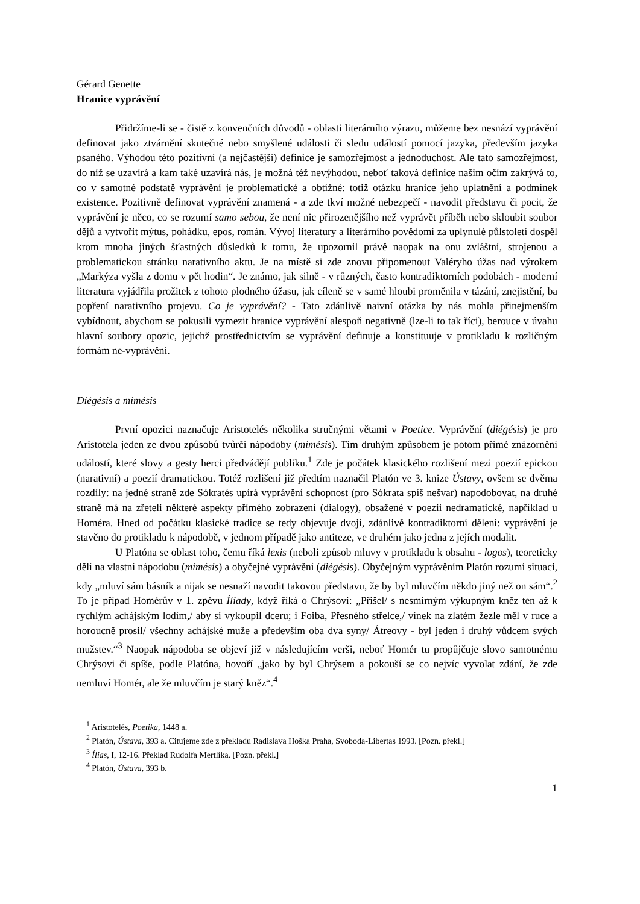Gérard Genette
Hranice vyprávění
Přidržíme-li se - čistě z konvenčních důvodů - oblasti literárního výrazu, můžeme bez nesnází vyprávění definovat jako ztvárnění skutečné nebo smyšlené události či sledu událostí pomocí jazyka, především jazyka psaného. Výhodou této pozitivní (a nejčastější) definice je samozřejmost a jednoduchost. Ale tato samozřejmost, do níž se uzavírá a kam také uzavírá nás, je možná též nevýhodou, neboť taková definice našim očím zakrývá to, co v samotné podstatě vyprávění je problematické a obtížné: totiž otázku hranice jeho uplatnění a podmínek existence. Pozitivně definovat vyprávění znamená - a zde tkví možné nebezpečí - navodit představu či pocit, že vyprávění je něco, co se rozumí samo sebou, že není nic přirozenějšího než vyprávět příběh nebo skloubit soubor dějů a vytvořit mýtus, pohádku, epos, román. Vývoj literatury a literárního povědomí za uplynulé půlstoletí dospěl krom mnoha jiných šťastných důsledků k tomu, že upozornil právě naopak na onu zvláštní, strojenou a problematickou stránku narativního aktu. Je na místě si zde znovu připomenout Valéryho úžas nad výrokem „Markýza vyšla z domu v pět hodin“. Je známo, jak silně - v různých, často kontradiktorních podobách - moderní literatura vyjádřila prožitek z tohoto plodného úžasu, jak cíleně se v samé hloubi proměnila v tázání, znejistění, ba popření narativního projevu. Co je vyprávění? - Tato zdánlivě naivní otázka by nás mohla přinejmenším vybídnout, abychom se pokusili vymezit hranice vyprávění alespoň negativně (lze-li to tak říci), berouce v úvahu hlavní soubory opozic, jejichž prostřednictvím se vyprávění definuje a konstituuje v protikladu k rozličným formám ne-vyprávění.
Diégésis a mímésis
První opozici naznačuje Aristotelés několika stručnými větami v Poetice. Vyprávění (diégésis) je pro Aristotela jeden ze dvou způsobů tvůrčí nápodoby (mímésis). Tím druhým způsobem je potom přímé znázornění událostí, které slovy a gesty herci předvádějí publiku.<sup>1</sup> Zde je počátek klasického rozlišení mezi poezií epickou (narativní) a poezií dramatickou. Totéž rozlišení již předtím naznačil Platón ve 3. knize Ústavy, ovšem se dvěma rozdíly: na jedné straně zde Sókratés upírá vyprávění schopnost (pro Sókrata spíš nešvar) napodobovat, na druhé straně má na zřeteli některé aspekty přímého zobrazení (dialogy), obsažené v poezii nedramatické, například u Homéra. Hned od počátku klasické tradice se tedy objevuje dvojí, zdánlivě kontradiktorní dělení: vyprávění je stavěno do protikladu k nápodobě, v jednom případě jako antiteze, ve druhém jako jedna z jejích modalit.
U Platóna se oblast toho, čemu říká lexis (neboli způsob mluvy v protikladu k obsahu - logos), teoreticky dělí na vlastní nápodobu (mímésis) a obyčejné vyprávění (diégésis). Obyčejným vyprávěním Platón rozumí situaci, kdy „mluví sám básník a nijak se nesnaží navodit takovou představu, že by byl mluvčím někdo jiný než on sám“.<sup>2</sup> To je případ Homérův v 1. zpěvu Íliady, když říká o Chrýsovi: „Přišel/ s nesmírným výkupným kněz ten až k rychlým achájským lodím,/ aby si vykoupil dceru; i Foiba, Přesného střelce,/ vínek na zlatém žezle měl v ruce a horoucně prosil/ všechny achájské muže a především oba dva syny/ Átreovy - byl jeden i druhý vůdcem svých mužstev.“<sup>3</sup> Naopak nápodoba se objeví již v následujícím verši, neboť Homér tu propůjčuje slovo samotnému Chrýsovi či spíše, podle Platóna, hovoří „jako by byl Chrýsem a pokouší se co nejvíc vyvolat zdání, že zde nemluví Homér, ale že mluvčím je starý kněz“.<sup>4</sup>
<sup>1</sup> Aristotelés, Poetika, 1448 a.
<sup>2</sup> Platón, Ústava, 393 a. Citujeme zde z překladu Radislava Hoška Praha, Svoboda-Libertas 1993. [Pozn. překl.]
<sup>3</sup> Ílias, I, 12-16. Překlad Rudolfa Mertlíka. [Pozn. překl.]
<sup>4</sup> Platón, Ústava, 393 b.
1